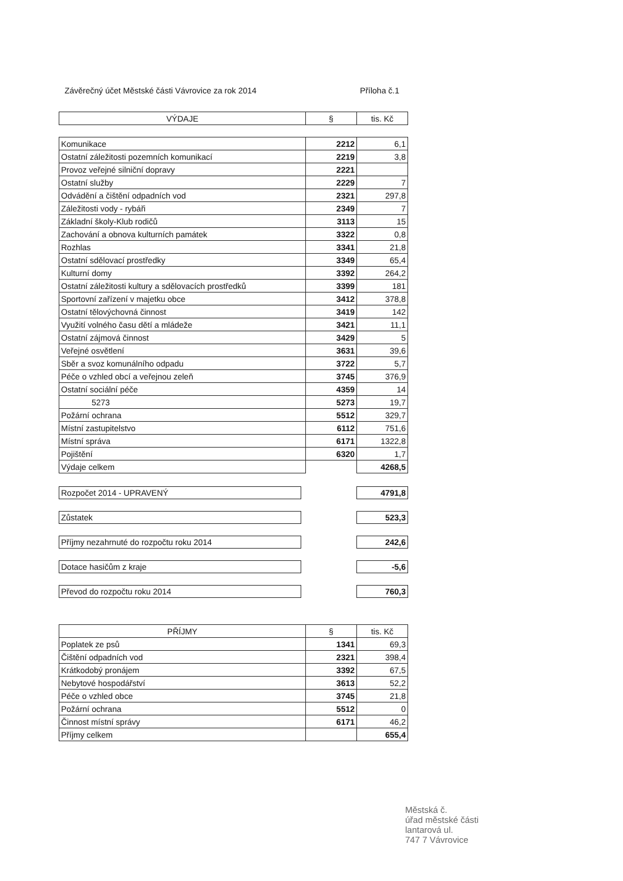Závěrečný účet Městské části Vávrovice za rok 2014 Příloha č.1
| VÝDAJE | § | tis. Kč |
| --- | --- | --- |
| Komunikace | 2212 | 6,1 |
| Ostatní záležitosti pozemních komunikací | 2219 | 3,8 |
| Provoz veřejné silniční dopravy | 2221 | |
| Ostatní služby | 2229 | 7 |
| Odvádění a čištění odpadních vod | 2321 | 297,8 |
| Záležitosti vody - rybáři | 2349 | 7 |
| Základní školy-Klub rodičů | 3113 | 15 |
| Zachování a obnova kulturních památek | 3322 | 0,8 |
| Rozhlas | 3341 | 21,8 |
| Ostatní sdělovací prostředky | 3349 | 65,4 |
| Kulturní domy | 3392 | 264,2 |
| Ostatní záležitosti kultury a sdělovacích prostředků | 3399 | 181 |
| Sportovní zařízení v majetku obce | 3412 | 378,8 |
| Ostatní tělovýchovná činnost | 3419 | 142 |
| Využití volného času dětí a mládeže | 3421 | 11,1 |
| Ostatní zájmová činnost | 3429 | 5 |
| Veřejné osvětlení | 3631 | 39,6 |
| Sběr a svoz komunálního odpadu | 3722 | 5,7 |
| Péče o vzhled obcí a veřejnou zeleň | 3745 | 376,9 |
| Ostatní sociální péče | 4359 | 14 |
| 5273 | 5273 | 19,7 |
| Požární ochrana | 5512 | 329,7 |
| Místní zastupitelstvo | 6112 | 751,6 |
| Místní správa | 6171 | 1322,8 |
| Pojištění | 6320 | 1,7 |
| Výdaje celkem | | 4268,5 |
Rozpočet 2014 - UPRAVENÝ 4791,8
Zůstatek 523,3
Příjmy nezahrnuté do rozpočtu roku 2014 242,6
Dotace hasičům z kraje -5,6
Převod do rozpočtu roku 2014 760,3
| PŘÍJMY | § | tis. Kč |
| --- | --- | --- |
| Poplatek ze psů | 1341 | 69,3 |
| Čištění odpadních vod | 2321 | 398,4 |
| Krátkodobý pronájem | 3392 | 67,5 |
| Nebytové hospodářství | 3613 | 52,2 |
| Péče o vzhled obce | 3745 | 21,8 |
| Požární ochrana | 5512 | 0 |
| Činnost místní správy | 6171 | 46,2 |
| Příjmy celkem | | 655,4 |
Městská č.
úřad městské části
lantarová ul.
747 7 Vávrovice